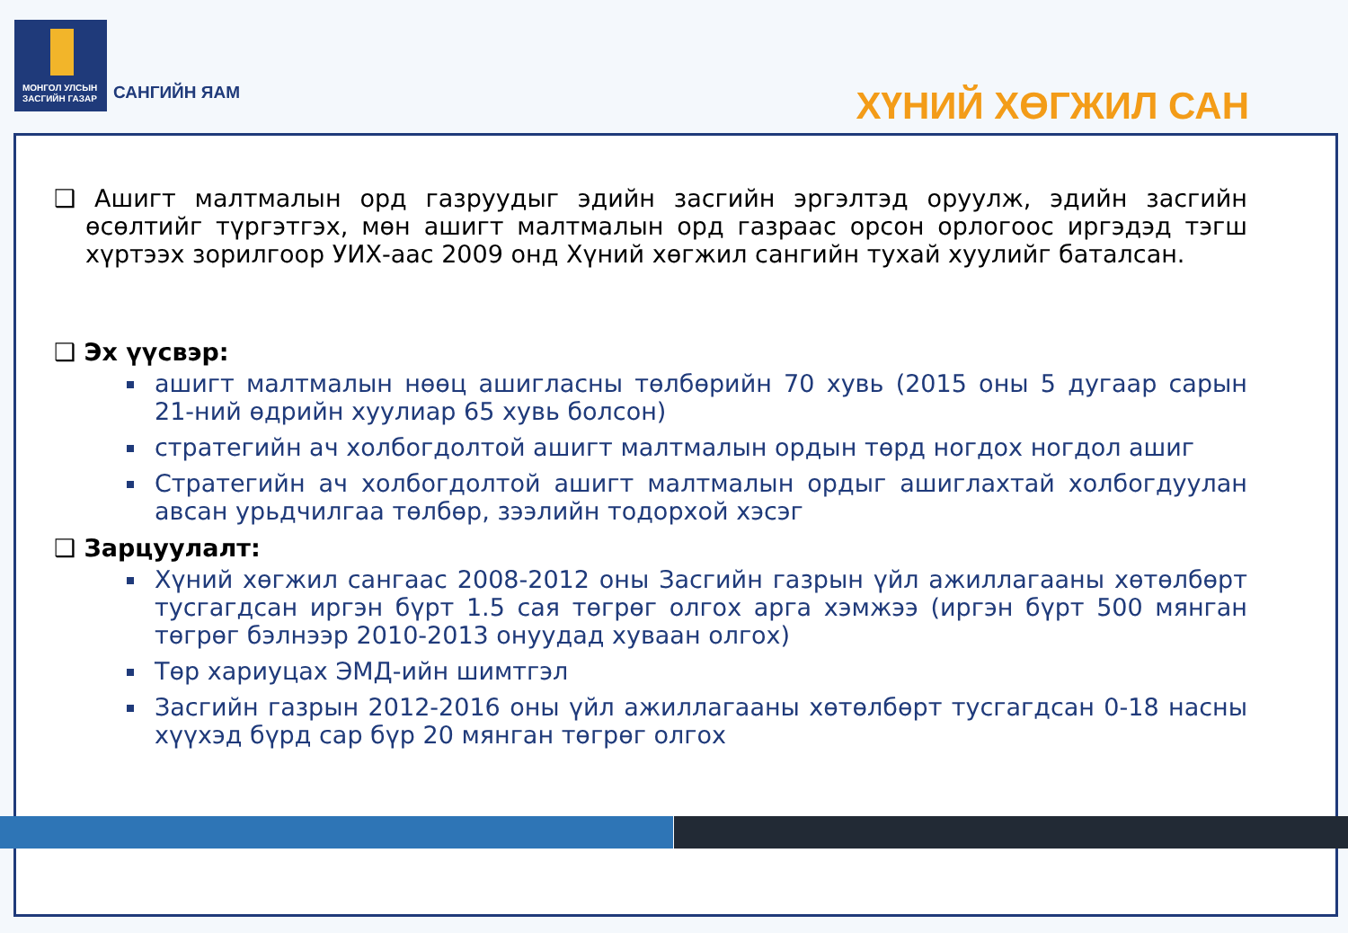МОНГОЛ УЛСЫН
ЗАСГИЙН ГАЗАР
САНГИЙН ЯАМ ХҮНИЙ ХӨГЖИЛ САН
❑ Ашигт малтмалын орд газруудыг эдийн засгийн эргэлтэд оруулж, эдийн засгийн өсөлтийг түргэтгэх, мөн ашигт малтмалын орд газраас орсон орлогоос иргэдэд тэгш хүртээх зорилгоор УИХ-аас 2009 онд Хүний хөгжил сангийн тухай хуулийг баталсан.
❑ Эх үүсвэр:
ашигт малтмалын нөөц ашигласны төлбөрийн 70 хувь (2015 оны 5 дугаар сарын 21-ний өдрийн хуулиар 65 хувь болсон)
стратегийн ач холбогдолтой ашигт малтмалын ордын төрд ногдох ногдол ашиг
Стратегийн ач холбогдолтой ашигт малтмалын ордыг ашиглахтай холбогдуулан авсан урьдчилгаа төлбөр, зээлийн тодорхой хэсэг
❑ Зарцуулалт:
Хүний хөгжил сангаас 2008-2012 оны Засгийн газрын үйл ажиллагааны хөтөлбөрт тусгагдсан иргэн бүрт 1.5 сая төгрөг олгох арга хэмжээ (иргэн бүрт 500 мянган төгрөг бэлнээр 2010-2013 онуудад хуваан олгох)
Төр хариуцах ЭМД-ийн шимтгэл
Засгийн газрын 2012-2016 оны үйл ажиллагааны хөтөлбөрт тусгагдсан 0-18 насны хүүхэд бүрд сар бүр 20 мянган төгрөг олгох